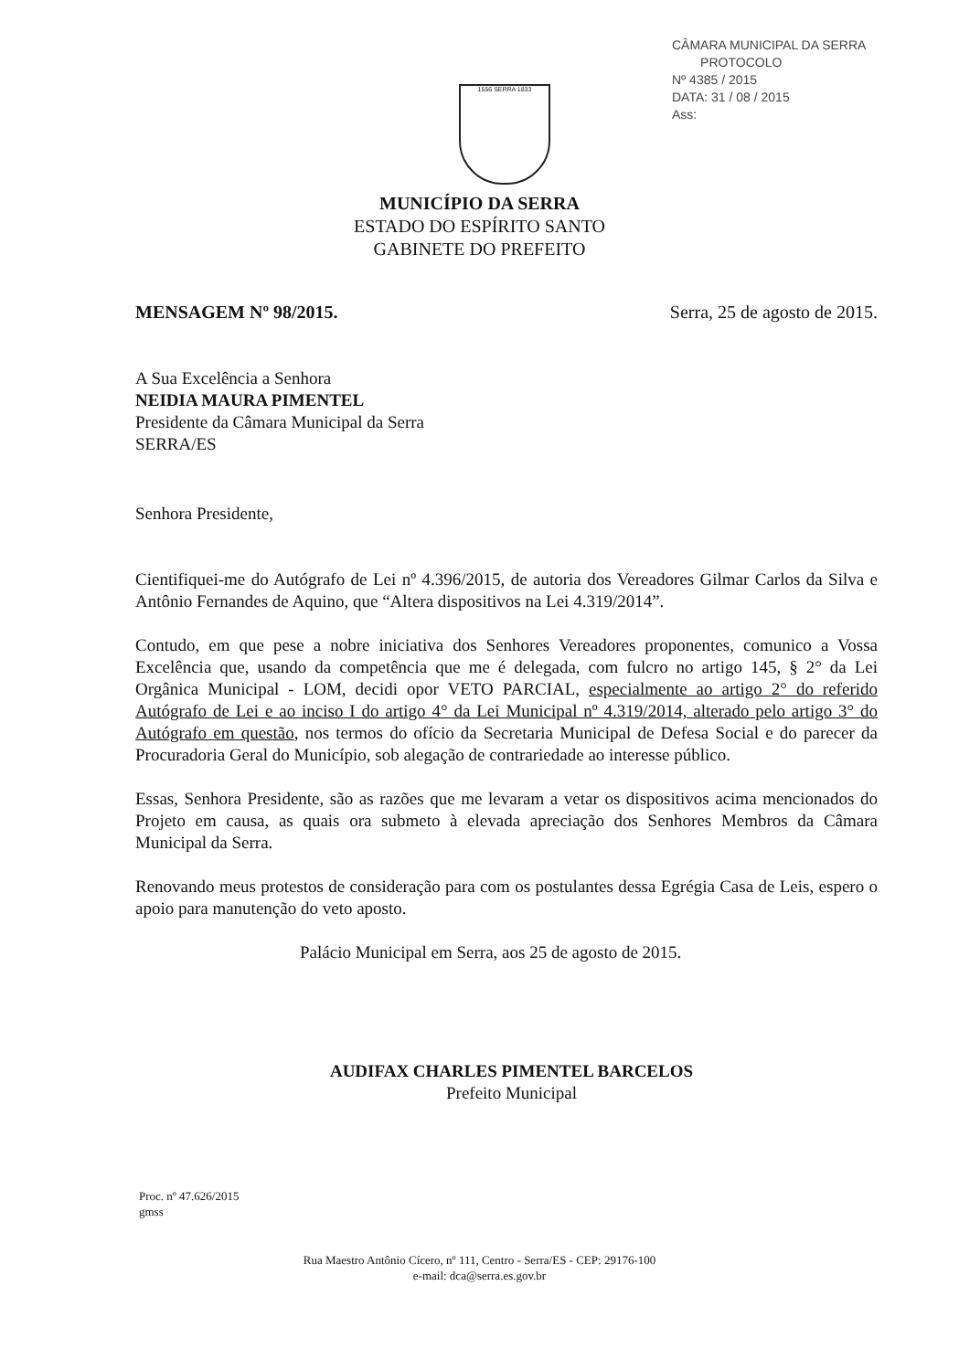CÂMARA MUNICIPAL DA SERRA
PROTOCOLO
Nº 4385 / 2015
DATA: 31 / 08 / 2015
Ass:
1556 SERRA 1833
MUNICÍPIO DA SERRA
ESTADO DO ESPÍRITO SANTO
GABINETE DO PREFEITO
MENSAGEM Nº 98/2015. Serra, 25 de agosto de 2015.
A Sua Excelência a Senhora
NEIDIA MAURA PIMENTEL
Presidente da Câmara Municipal da Serra
SERRA/ES
Senhora Presidente,
Cientifiquei-me do Autógrafo de Lei nº 4.396/2015, de autoria dos Vereadores Gilmar Carlos da Silva e Antônio Fernandes de Aquino, que “Altera dispositivos na Lei 4.319/2014”.
Contudo, em que pese a nobre iniciativa dos Senhores Vereadores proponentes, comunico a Vossa Excelência que, usando da competência que me é delegada, com fulcro no artigo 145, § 2° da Lei Orgânica Municipal - LOM, decidi opor VETO PARCIAL, especialmente ao artigo 2° do referido Autógrafo de Lei e ao inciso I do artigo 4° da Lei Municipal nº 4.319/2014, alterado pelo artigo 3° do Autógrafo em questão, nos termos do ofício da Secretaria Municipal de Defesa Social e do parecer da Procuradoria Geral do Município, sob alegação de contrariedade ao interesse público.
Essas, Senhora Presidente, são as razões que me levaram a vetar os dispositivos acima mencionados do Projeto em causa, as quais ora submeto à elevada apreciação dos Senhores Membros da Câmara Municipal da Serra.
Renovando meus protestos de consideração para com os postulantes dessa Egrégia Casa de Leis, espero o apoio para manutenção do veto aposto.
Palácio Municipal em Serra, aos 25 de agosto de 2015.
AUDIFAX CHARLES PIMENTEL BARCELOS
Prefeito Municipal
Proc. nº 47.626/2015
gmss
Rua Maestro Antônio Cícero, nº 111, Centro - Serra/ES - CEP: 29176-100
e-mail: dca@serra.es.gov.br